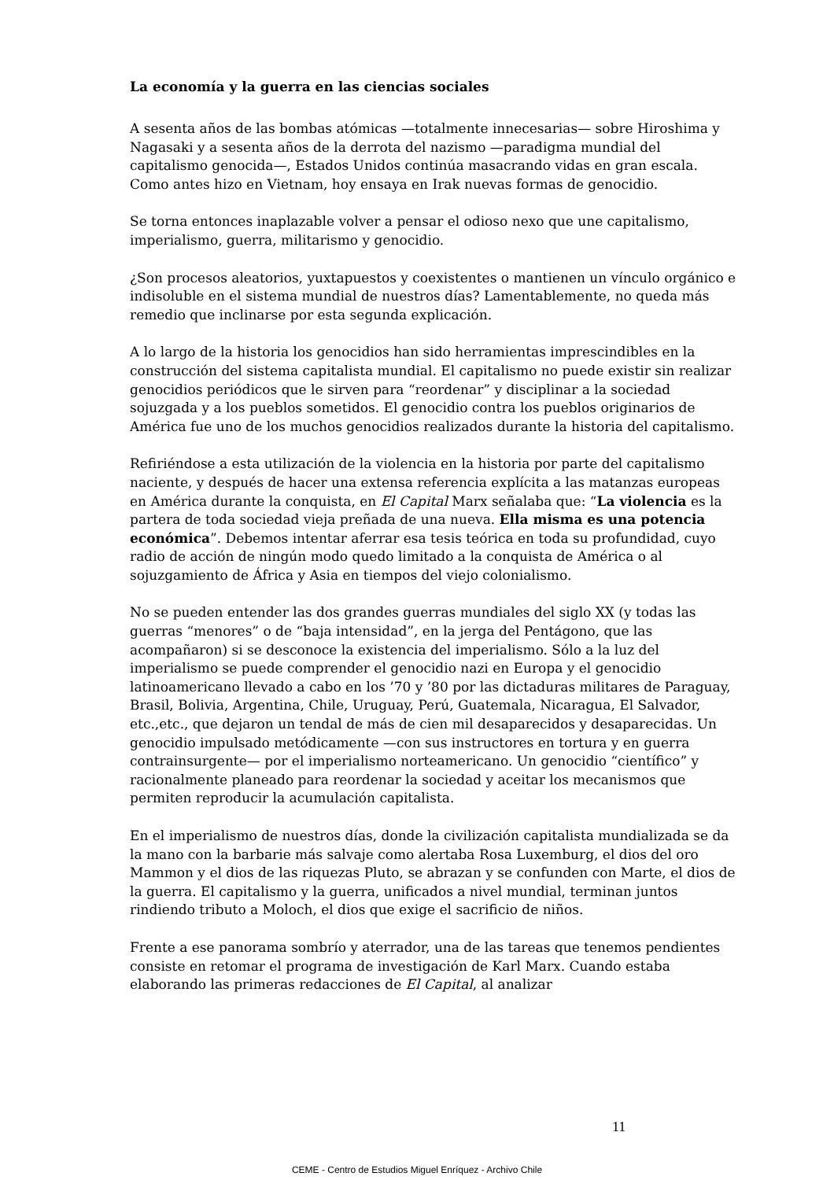La economía y la guerra en las ciencias sociales
A sesenta años de las bombas atómicas —totalmente innecesarias— sobre Hiroshima y Nagasaki y a sesenta años de la derrota del nazismo —paradigma mundial del capitalismo genocida—, Estados Unidos continúa masacrando vidas en gran escala. Como antes hizo en Vietnam, hoy ensaya en Irak nuevas formas de genocidio.
Se torna entonces inaplazable volver a pensar el odioso nexo que une capitalismo, imperialismo, guerra, militarismo y genocidio.
¿Son procesos aleatorios, yuxtapuestos y coexistentes o mantienen un vínculo orgánico e indisoluble en el sistema mundial de nuestros días? Lamentablemente, no queda más remedio que inclinarse por esta segunda explicación.
A lo largo de la historia los genocidios han sido herramientas imprescindibles en la construcción del sistema capitalista mundial. El capitalismo no puede existir sin realizar genocidios periódicos que le sirven para “reordenar” y disciplinar a la sociedad sojuzgada y a los pueblos sometidos. El genocidio contra los pueblos originarios de América fue uno de los muchos genocidios realizados durante la historia del capitalismo.
Refiriéndose a esta utilización de la violencia en la historia por parte del capitalismo naciente, y después de hacer una extensa referencia explícita a las matanzas europeas en América durante la conquista, en El Capital Marx señalaba que: “La violencia es la partera de toda sociedad vieja preñada de una nueva. Ella misma es una potencia económica”. Debemos intentar aferrar esa tesis teórica en toda su profundidad, cuyo radio de acción de ningún modo quedo limitado a la conquista de América o al sojuzgamiento de África y Asia en tiempos del viejo colonialismo.
No se pueden entender las dos grandes guerras mundiales del siglo XX (y todas las guerras “menores” o de “baja intensidad”, en la jerga del Pentágono, que las acompañaron) si se desconoce la existencia del imperialismo. Sólo a la luz del imperialismo se puede comprender el genocidio nazi en Europa y el genocidio latinoamericano llevado a cabo en los ’70 y ’80 por las dictaduras militares de Paraguay, Brasil, Bolivia, Argentina, Chile, Uruguay, Perú, Guatemala, Nicaragua, El Salvador, etc.,etc., que dejaron un tendal de más de cien mil desaparecidos y desaparecidas. Un genocidio impulsado metódicamente —con sus instructores en tortura y en guerra contrainsurgente— por el imperialismo norteamericano. Un genocidio “científico” y racionalmente planeado para reordenar la sociedad y aceitar los mecanismos que permiten reproducir la acumulación capitalista.
En el imperialismo de nuestros días, donde la civilización capitalista mundializada se da la mano con la barbarie más salvaje como alertaba Rosa Luxemburg, el dios del oro Mammon y el dios de las riquezas Pluto, se abrazan y se confunden con Marte, el dios de la guerra. El capitalismo y la guerra, unificados a nivel mundial, terminan juntos rindiendo tributo a Moloch, el dios que exige el sacrificio de niños.
Frente a ese panorama sombrío y aterrador, una de las tareas que tenemos pendientes consiste en retomar el programa de investigación de Karl Marx. Cuando estaba elaborando las primeras redacciones de El Capital, al analizar
11
CEME - Centro de Estudios Miguel Enríquez - Archivo Chile